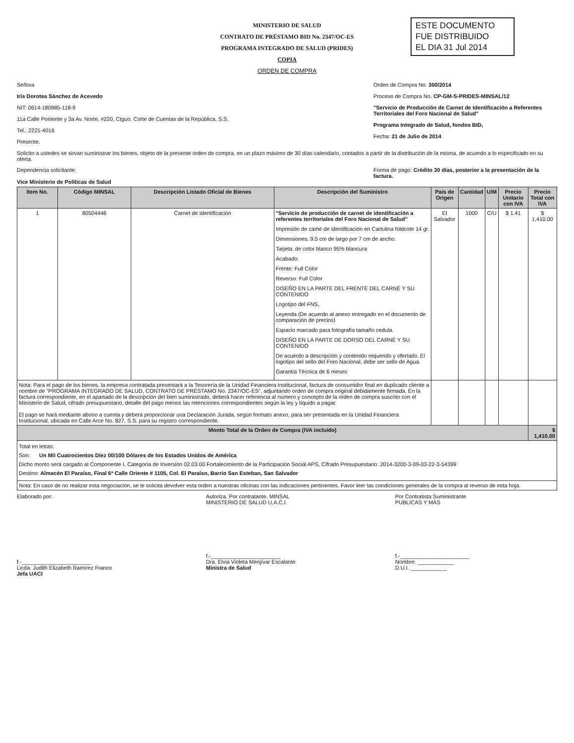ESTE DOCUMENTO
FUE DISTRIBUIDO
EL DIA 31 Jul 2014
MINISTERIO DE SALUD
CONTRATO DE PRÉSTAMO BID No. 2347/OC-ES
PROGRAMA INTEGRADO DE SALUD (PRIDES)
COPIA
ORDEN DE COMPRA
Señora
Iris Dorotea Sánchez de Acevedo
NIT: 0614-180985-118-9
11a Calle Poniente y 3a Av. Norte, #220, Ctguo. Corte de Cuentas de la República, S.S.
Tel.: 2221-4016
Presente.
Orden de Compra No. 300/2014
Proceso de Compra No. CP-GM-S-PRIDES-MINSAL/12
"Servicio de Producción de Carnet de Identificación a Referentes Territoriales del Foro Nacional de Salud"
Programa Integrado de Salud, fondos BID,
Fecha: 21 de Julio de 2014
Solicito a ustedes se sirvan suministrar los bienes, objeto de la presente orden de compra, en un plazo máximo de 30 días calendario, contados a partir de la distribución de la misma, de acuerdo a lo especificado en su oferta.
Dependencia solicitante:
Vice Ministerio de Políticas de Salud
Forma de pago: Crédito 30 días, posterior a la presentación de la factura.
| Item No. | Código MINSAL | Descripción Listado Oficial de Bienes | Descripción del Suministro | País de Origen | Cantidad | U/M | Precio Unitario con IVA | Precio Total con IVA |
| --- | --- | --- | --- | --- | --- | --- | --- | --- |
| 1 | 80504446 | Carnet de Identificación | "Servicio de producción de carnet de identificación a referentes territoriales del Foro Nacional de Salud" Impresión de camé de identificación en Cartulina foldcote 14 gr. Dimensiones: 9.5 cm de largo por 7 cm de ancho. Tarjeta: de color blanco 95% blancura Acabado: Frente: Full Color Reverso: Full Color DISEÑO EN LA PARTE DEL FRENTE DEL CARNÉ Y SU CONTENIDO Logotipo del FNS, Leyenda (De acuerdo al anexo entregado en el documento de comparación de precios) Espacio marcado para fotografía tamaño cedula. DISEÑO EN LA PARTE DE DORSO DEL CARNÉ Y SU CONTENIDO De acuerdo a descripción y contenido requerido y ofertado. El logotipo del sello del Foro Nacional, debe ser sello de Agua. Garantía Técnica de 6 meses | El Salvador | 1000 | C/U | $ 1.41 | $ 1,410.00 |
| Nota: Para el pago de los bienes, la empresa contratada presentará a la Tesorería de la Unidad Financiera Institucional, factura de consumidor final en duplicado cliente a nombre de "PROGRAMA INTEGRADO DE SALUD, CONTRATO DE PRÉSTAMO No. 2347/OC-ES", adjuntando orden de compra original debidamente firmada. En la factura correspondiente, en el apartado de la descripción del bien suministrado, deberá hacer referencia al número y concepto de la orden de compra suscrito con el Ministerio de Salud, cifrado presupuestario, detalle del pago menos las retenciones correspondientes según la ley y líquido a pagar. El pago se hará mediante abono a cuenta y deberá proporcionar una Declaración Jurada, según formato anexo, para ser presentada en la Unidad Financiera Institucional, ubicada en Calle Arce No. 827, S.S. para su registro correspondiente. | | | | | | | | |
| Monto Total de la Orden de Compra (IVA incluido) | | | | | | | | $ 1,410.00 |
| Total en letras: Son: Un Mil Cuatrocientos Diez 00/100 Dólares de los Estados Unidos de América Dicho monto será cargado al Componente I, Categoría de Inversión 02.03.00 Fortalecimiento de la Participación Social APS, Cifrado Presupuestario: 2014-3200-3-09-03-22-3-54399 Destino: Almacén El Paraíso, Final 6ª Calle Oriente # 1105, Col. El Paraíso, Barrio San Esteban, San Salvador | | | | | | | | |
| Nota: En caso de no realizar esta negociación, se le solicita devolver esta orden a nuestras oficinas con las indicaciones pertinentes. Favor leer las condiciones generales de la compra al reverso de esta hoja. | | | | | | | | |
Elaborado por:
f.-_______________________
Licda. Judith Elizabeth Ramírez Franco
Jefa UACI
Autoriza. Por contratante. MINSAL
MINISTERIO DE SALUD U.A.C.I.
f.-_______________________
Dra. Elvia Violeta Menjívar Escalante
Ministra de Salud
Por Contratista Suministrante
PUBLICAS Y MÁS
f.-_______________________
Nombre: ____________
D.U.I. ____________